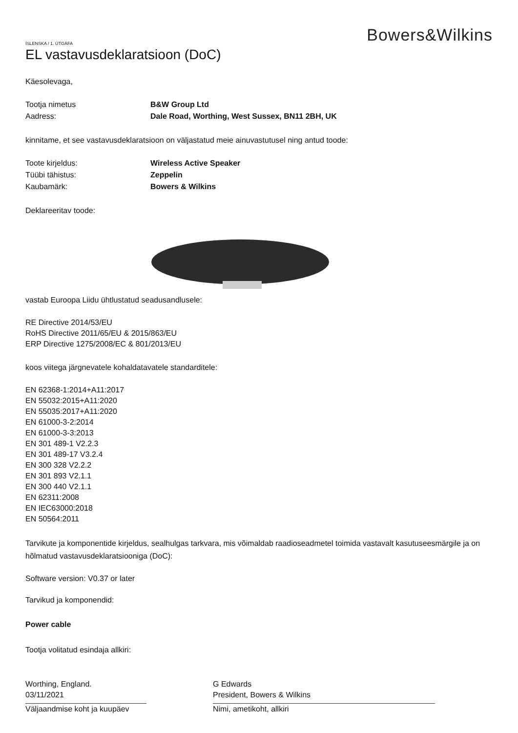Bowers&Wilkins
ÍSLENSKA / 1. ÚTGÁFA
EL vastavusdeklaratsioon (DoC)
Käesolevaga,
Tootja nimetus B&W Group Ltd
Aadress: Dale Road, Worthing, West Sussex, BN11 2BH, UK
kinnitame, et see vastavusdeklaratsioon on väljastatud meie ainuvastutusel ning antud toode:
Toote kirjeldus: Wireless Active Speaker
Tüübi tähistus: Zeppelin
Kaubamärk: Bowers & Wilkins
Deklareeritav toode:
vastab Euroopa Liidu ühtlustatud seadusandlusele:
RE Directive 2014/53/EU
RoHS Directive 2011/65/EU & 2015/863/EU
ERP Directive 1275/2008/EC & 801/2013/EU
koos viitega järgnevatele kohaldatavatele standarditele:
EN 62368-1:2014+A11:2017
EN 55032:2015+A11:2020
EN 55035:2017+A11:2020
EN 61000-3-2:2014
EN 61000-3-3:2013
EN 301 489-1 V2.2.3
EN 301 489-17 V3.2.4
EN 300 328 V2.2.2
EN 301 893 V2.1.1
EN 300 440 V2.1.1
EN 62311:2008
EN IEC63000:2018
EN 50564:2011
Tarvikute ja komponentide kirjeldus, sealhulgas tarkvara, mis võimaldab raadioseadmetel toimida vastavalt kasutuseesmärgile ja on hõlmatud vastavusdeklaratsiooniga (DoC):
Software version: V0.37 or later
Tarvikud ja komponendid:
Power cable
Tootja volitatud esindaja allkiri:
Worthing, England.
03/11/2021
Väljaandmise koht ja kuupäev
G Edwards
President, Bowers & Wilkins
Nimi, ametikoht, allkiri